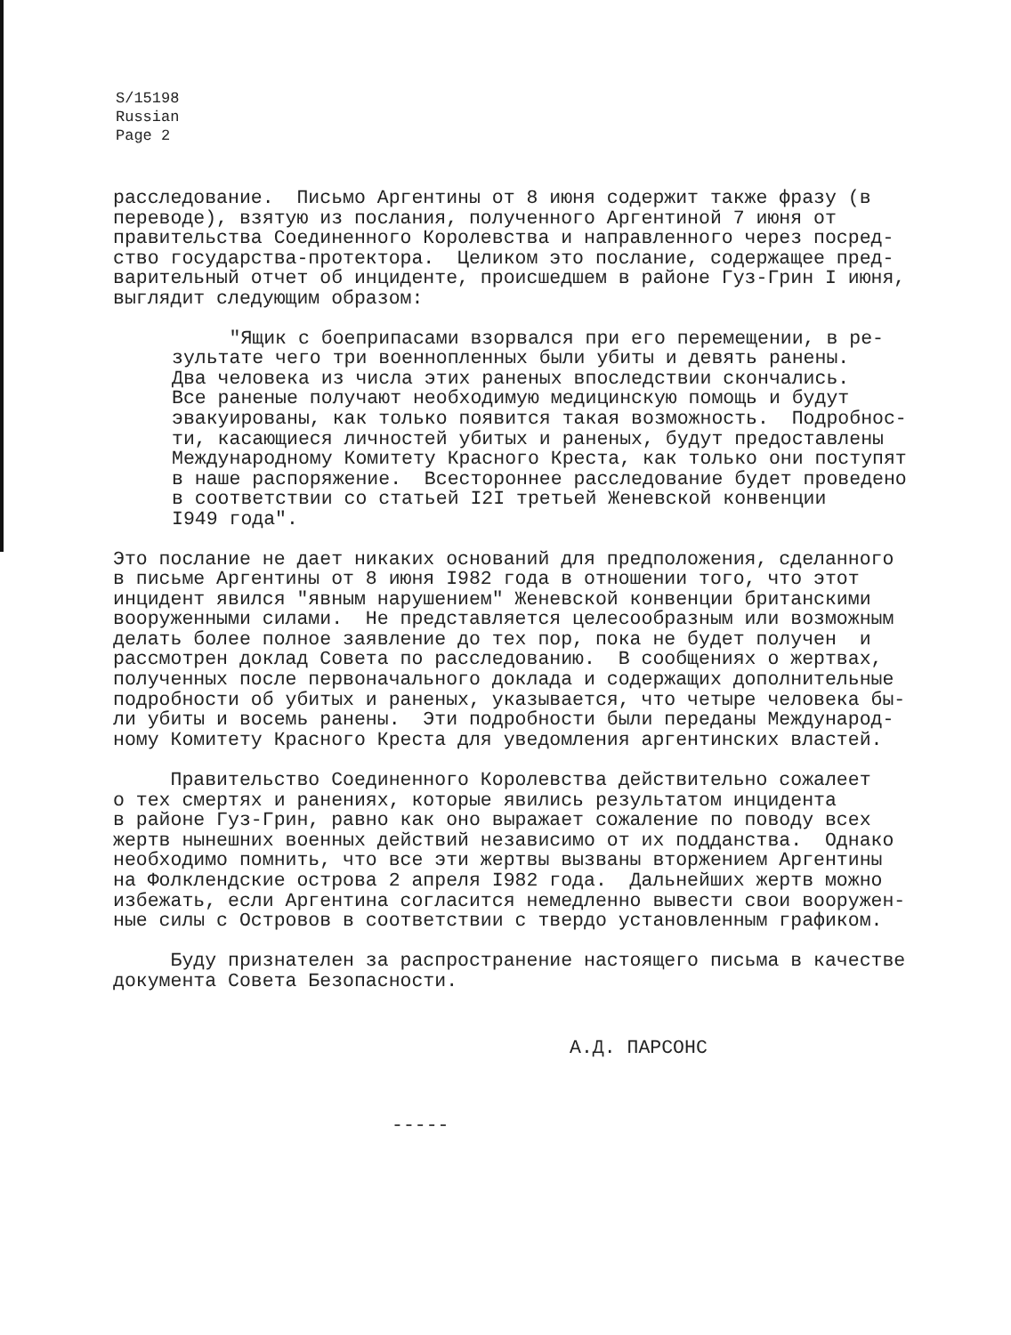S/15198
Russian
Page 2
расследование. Письмо Аргентины от 8 июня содержит также фразу (в переводе), взятую из послания, полученного Аргентиной 7 июня от правительства Соединенного Королевства и направленного через посред- ство государства-протектора. Целиком это послание, содержащее пред- варительный отчет об инциденте, происшедшем в районе Гуз-Грин I июня, выглядит следующим образом:
"Ящик с боеприпасами взорвался при его перемещении, в ре- зультате чего три военнопленных были убиты и девять ранены. Два человека из числа этих раненых впоследствии скончались. Все раненые получают необходимую медицинскую помощь и будут эвакуированы, как только появится такая возможность. Подробнос- ти, касающиеся личностей убитых и раненых, будут предоставлены Международному Комитету Красного Креста, как только они поступят в наше распоряжение. Всестороннее расследование будет проведено в соответствии со статьей I2I третьей Женевской конвенции I949 года".
Это послание не дает никаких оснований для предположения, сделанного в письме Аргентины от 8 июня I982 года в отношении того, что этот инцидент явился "явным нарушением" Женевской конвенции британскими вооруженными силами. Не представляется целесообразным или возможным делать более полное заявление до тех пор, пока не будет получен и рассмотрен доклад Совета по расследованию. В сообщениях о жертвах, полученных после первоначального доклада и содержащих дополнительные подробности об убитых и раненых, указывается, что четыре человека бы- ли убиты и восемь ранены. Эти подробности были переданы Международ- ному Комитету Красного Креста для уведомления аргентинских властей.
Правительство Соединенного Королевства действительно сожалеет о тех смертях и ранениях, которые явились результатом инцидента в районе Гуз-Грин, равно как оно выражает сожаление по поводу всех жертв нынешних военных действий независимо от их подданства. Однако необходимо помнить, что все эти жертвы вызваны вторжением Аргентины на Фолклендские острова 2 апреля I982 года. Дальнейших жертв можно избежать, если Аргентина согласится немедленно вывести свои вооружен- ные силы с Островов в соответствии с твердо установленным графиком.
Буду признателен за распространение настоящего письма в качестве документа Совета Безопасности.
А.Д. ПАРСОНС
-----